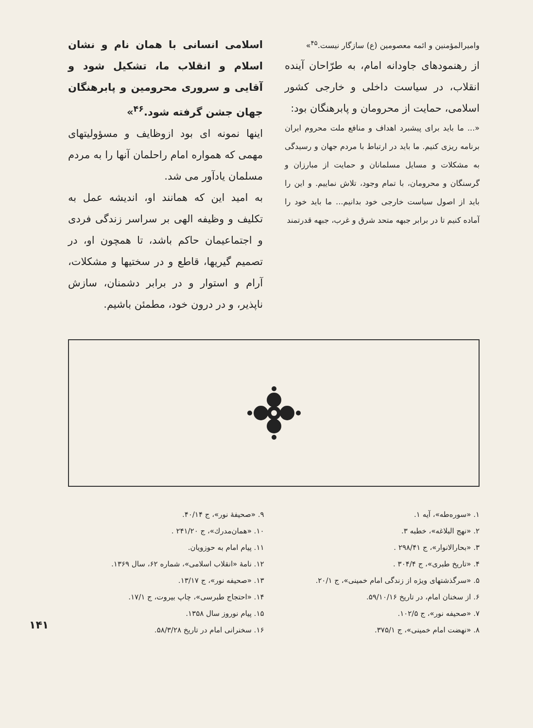واميرالمؤمنين و ائمه معصومين (ع) سازگار نيست.<sup>۴۵</sup>»
از رهنمودهای جاودانه امام، به طرّاحان آينده انقلاب، در سياست داخلی و خارجی كشور اسلامی، حمايت از محرومان و پابرهنگان بود:
«... ما بايد برای پيشبرد اهداف و منافع ملت محروم ايران برنامه ريزی كنيم. ما بايد در ارتباط با مردم جهان و رسيدگی به مشكلات و مسايل مسلمانان و حمايت از مبارزان و گرسنگان و محرومان، با تمام وجود، تلاش نماييم. و اين را بايد از اصول سياست خارجی خود بدانيم... ما بايد خود را آماده كنيم تا در برابر جبهه متحد شرق و غرب، جبهه قدرتمند
اسلامی انسانی با همان نام و نشان اسلام و انقلاب ما، تشكيل شود و آقايی و سروری محرومين و پابرهنگان جهان جشن گرفته شود.<sup>۴۶</sup>»
اينها نمونه ای بود ازوظايف و مسؤوليتهای مهمی كه همواره امام راحلمان آنها را به مردم مسلمان يادآور می شد.
به اميد اين كه همانند او، انديشه عمل به تكليف و وظيفه الهی بر سراسر زندگی فردی و اجتماعيمان حاكم باشد، تا همچون او، در تصميم گيريها، قاطع و در سختيها و مشكلات، آرام و استوار و در برابر دشمنان، سازش ناپذير، و در درون خود، مطمئن باشيم.
۱. «سوره‌طه»، آيه ۱.
۲. «نهج البلاغه»، خطبه ۳.
۳. «بحارالانوار»، ج ۲۹۸/۴۱ .
۴. «تاريخ طبری»، ج ۳۰۴/۴ .
۵. «سرگذشتهای ويژه از زندگی امام خمينی»، ج ۲۰/۱.
۶. از سخنان امام، در تاريخ ۵۹/۱۰/۱۶.
۷. «صحيفه نور»، ج ۱۰۲/۵.
۸. «نهضت امام خمينی»، ج ۳۷۵/۱.
۹. «صحيفهٔ نور»، ج ۴۰/۱۴.
۱۰. «همان‌مدرك»، ج ۲۴۱/۲۰ .
۱۱. پيام امام به حوزويان.
۱۲. نامهٔ «انقلاب اسلامی»، شماره ۶۲، سال ۱۳۶۹.
۱۳. «صحيفه نور»، ج ۱۳/۱۷.
۱۴. «احتجاج طبرسی»، چاپ بيروت، ج ۱۷/۱.
۱۵. پيام نوروز سال ۱۳۵۸.
۱۶. سخنرانی امام در تاريخ ۵۸/۳/۲۸.
۱۴۱